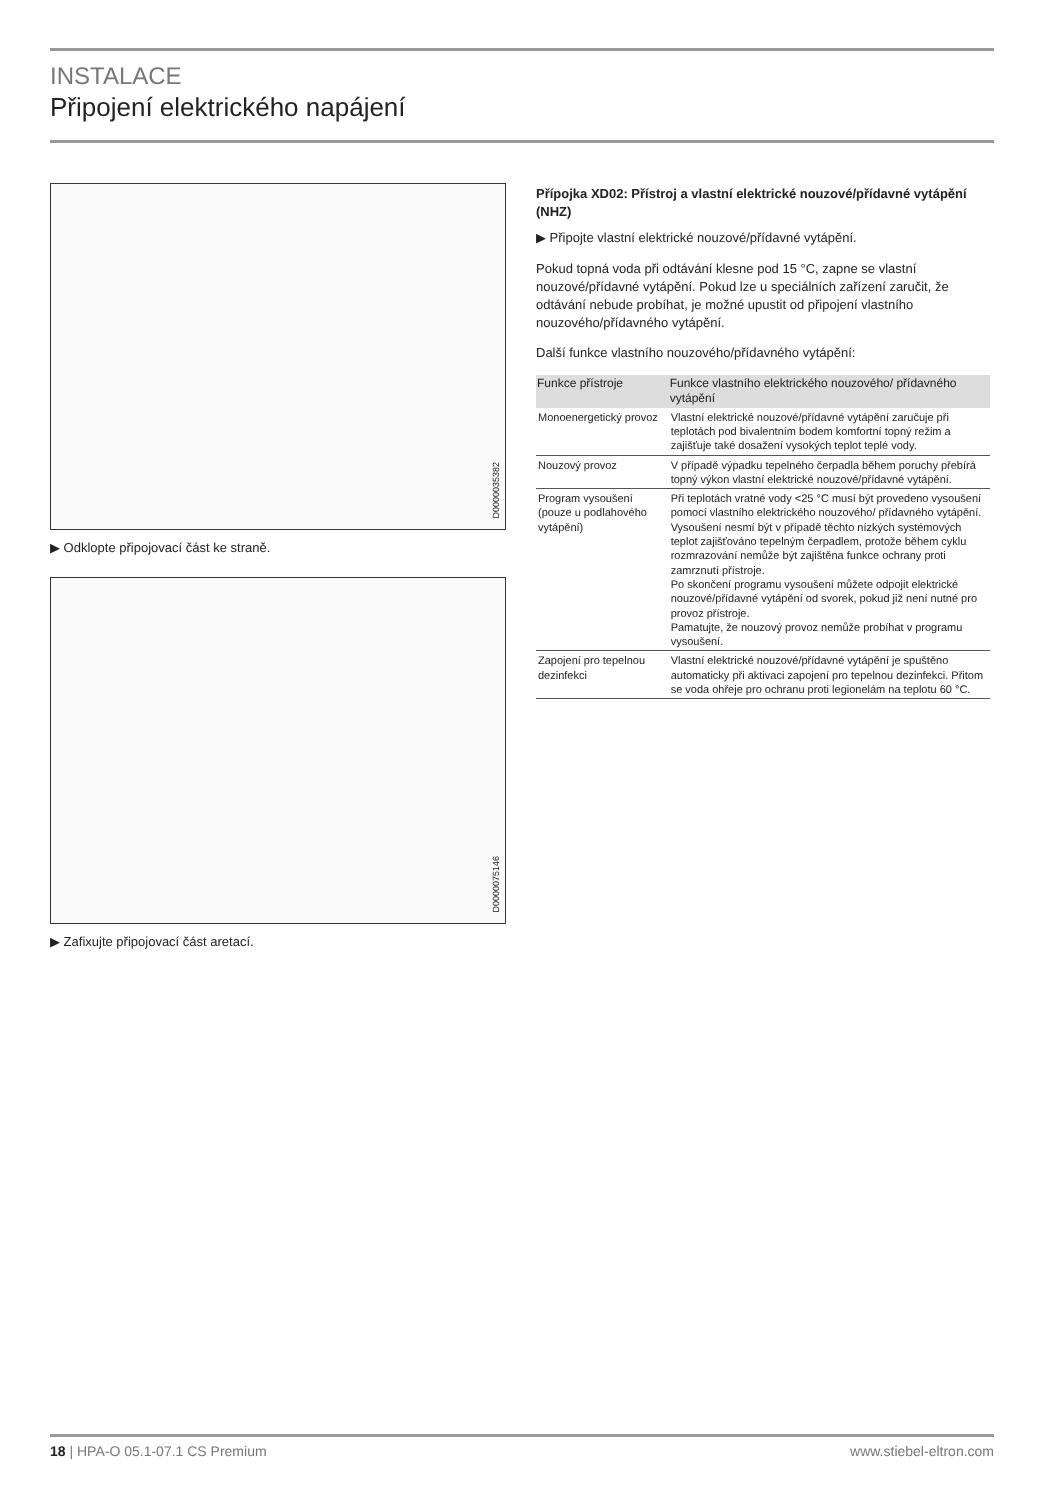INSTALACE
Připojení elektrického napájení
D0000035382
▶ Odklopte připojovací část ke straně.
D0000075146
▶ Zafixujte připojovací část aretací.
Přípojka XD02: Přístroj a vlastní elektrické nouzové/přídavné vytápění (NHZ)
▶ Připojte vlastní elektrické nouzové/přídavné vytápění.
Pokud topná voda při odtávání klesne pod 15 °C, zapne se vlastní nouzové/přídavné vytápění. Pokud lze u speciálních zařízení zaručit, že odtávání nebude probíhat, je možné upustit od připojení vlastního nouzového/přídavného vytápění.
Další funkce vlastního nouzového/přídavného vytápění:
| Funkce přístroje | Funkce vlastního elektrického nouzového/ přídavného vytápění |
| --- | --- |
| Monoenergetický provoz | Vlastní elektrické nouzové/přídavné vytápění zaručuje při teplotách pod bivalentním bodem komfortní topný režim a zajišťuje také dosažení vysokých teplot teplé vody. |
| Nouzový provoz | V případě výpadku tepelného čerpadla během poruchy přebírá topný výkon vlastní elektrické nouzové/přídavné vytápění. |
| Program vysoušení (pouze u podlahového vytápění) | Při teplotách vratné vody <25 °C musí být provedeno vysoušení pomocí vlastního elektrického nouzového/ přídavného vytápění. Vysoušení nesmí být v případě těchto nízkých systémových teplot zajišťováno tepelným čerpadlem, protože během cyklu rozmrazování nemůže být zajištěna funkce ochrany proti zamrznutí přístroje. Po skončení programu vysoušení můžete odpojit elektrické nouzové/přídavné vytápění od svorek, pokud již není nutné pro provoz přístroje. Pamatujte, že nouzový provoz nemůže probíhat v programu vysoušení. |
| Zapojení pro tepelnou dezinfekci | Vlastní elektrické nouzové/přídavné vytápění je spuštěno automaticky při aktivaci zapojení pro tepelnou dezinfekci. Přitom se voda ohřeje pro ochranu proti legionelám na teplotu 60 °C. |
18 | HPA-O 05.1-07.1 CS Premium www.stiebel-eltron.com